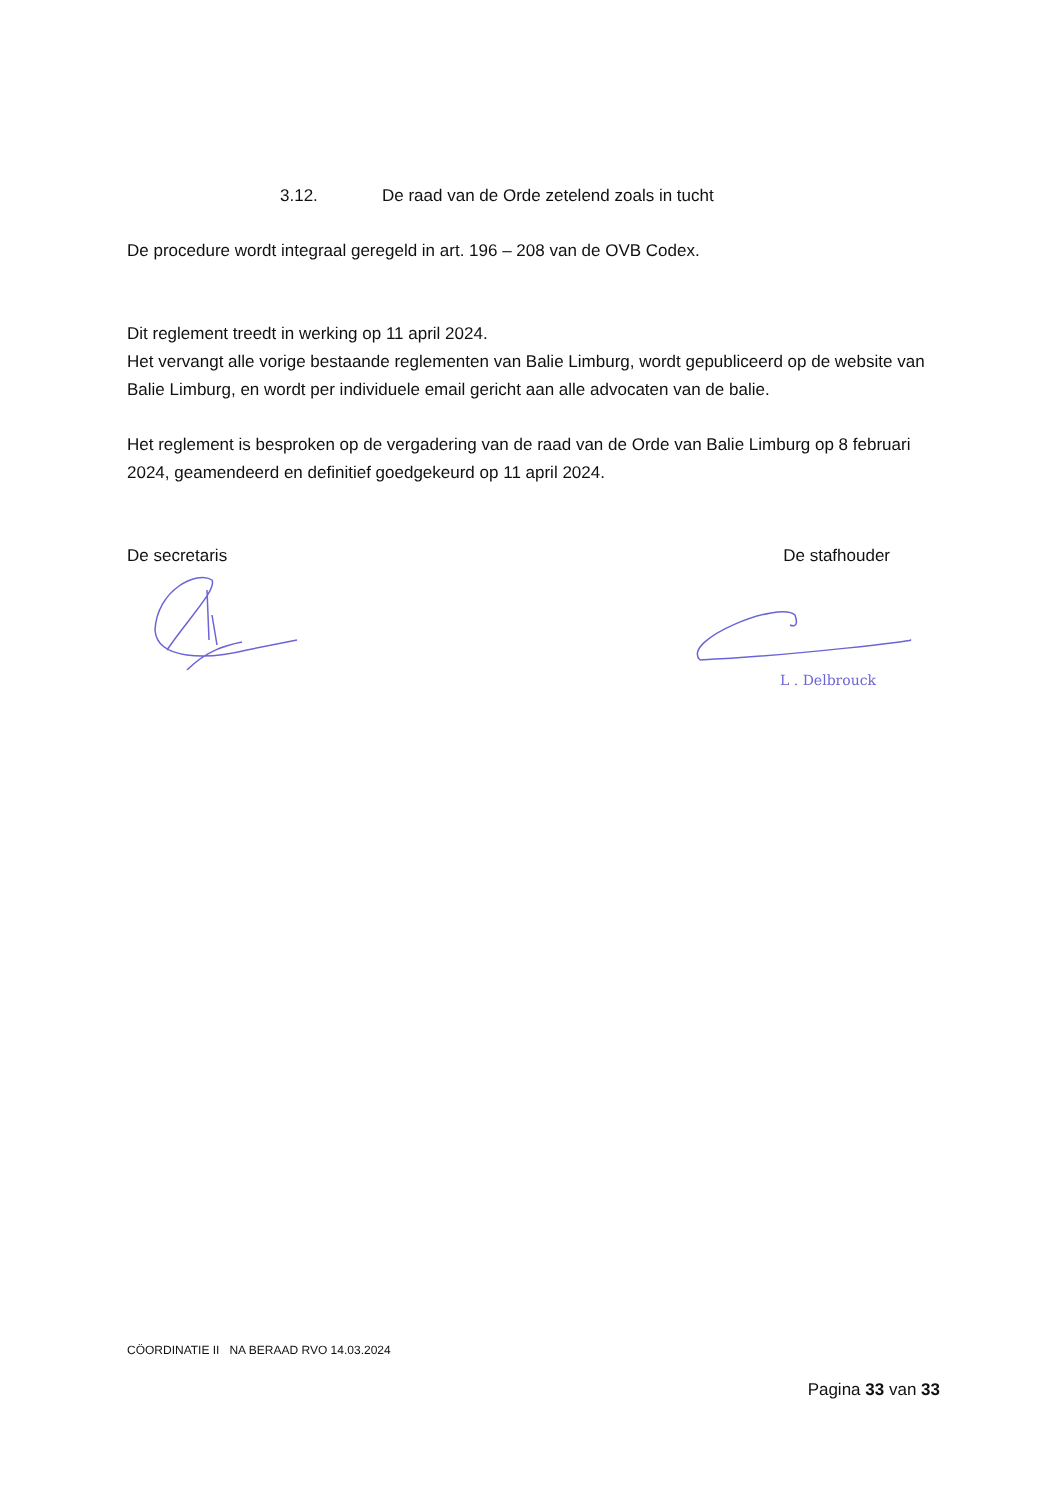3.12. De raad van de Orde zetelend zoals in tucht
De procedure wordt integraal geregeld in art. 196 – 208 van de OVB Codex.
Dit reglement treedt in werking op 11 april 2024.
Het vervangt alle vorige bestaande reglementen van Balie Limburg, wordt gepubliceerd op de website van Balie Limburg, en wordt per individuele email gericht aan alle advocaten van de balie.
Het reglement is besproken op de vergadering van de raad van de Orde van Balie Limburg op 8 februari 2024, geamendeerd en definitief goedgekeurd op 11 april 2024.
De secretaris De stafhouder
L . Delbrouck
CÖORDINATIE II NA BERAAD RVO 14.03.2024
Pagina 33 van 33